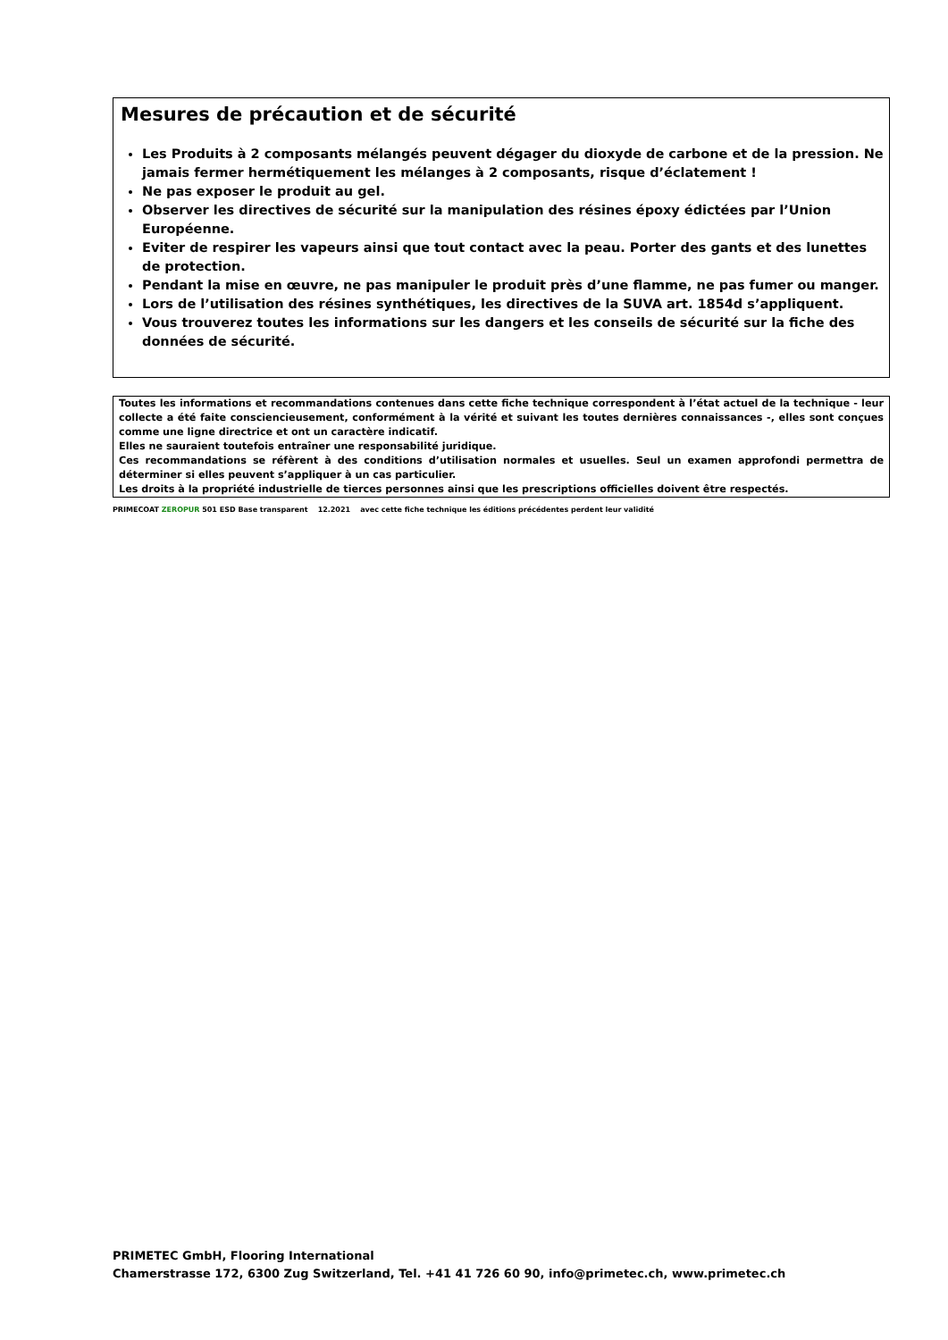Mesures de précaution et de sécurité
Les Produits à 2 composants mélangés peuvent dégager du dioxyde de carbone et de la pression. Ne jamais fermer hermétiquement les mélanges à 2 composants, risque d’éclatement !
Ne pas exposer le produit au gel.
Observer les directives de sécurité sur la manipulation des résines époxy édictées par l’Union Européenne.
Eviter de respirer les vapeurs ainsi que tout contact avec la peau. Porter des gants et des lunettes de protection.
Pendant la mise en œuvre, ne pas manipuler le produit près d’une flamme, ne pas fumer ou manger.
Lors de l’utilisation des résines synthétiques, les directives de la SUVA art. 1854d s’appliquent.
Vous trouverez toutes les informations sur les dangers et les conseils de sécurité sur la fiche des données de sécurité.
Toutes les informations et recommandations contenues dans cette fiche technique correspondent à l’état actuel de la technique - leur collecte a été faite consciencieusement, conformément à la vérité et suivant les toutes dernières connaissances -, elles sont conçues comme une ligne directrice et ont un caractère indicatif.
Elles ne sauraient toutefois entraîner une responsabilité juridique.
Ces recommandations se réfèrent à des conditions d’utilisation normales et usuelles. Seul un examen approfondi permettra de déterminer si elles peuvent s’appliquer à un cas particulier.
Les droits à la propriété industrielle de tierces personnes ainsi que les prescriptions officielles doivent être respectés.
PRIMECOAT ZEROPUR 501 ESD Base transparent 12.2021 avec cette fiche technique les éditions précédentes perdent leur validité
PRIMETEC GmbH, Flooring International
Chamerstrasse 172, 6300 Zug Switzerland, Tel. +41 41 726 60 90, info@primetec.ch, www.primetec.ch